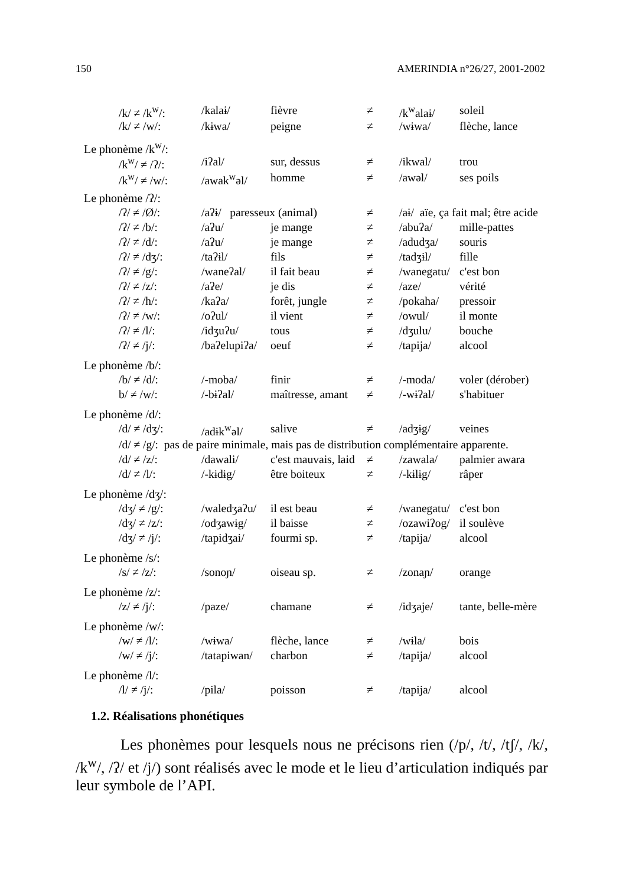150 AMERINDIA n°26/27, 2001-2002
| /k/ ≠ /k<sup>w</sup>/: | /kalaɨ/ | fièvre | ≠ | /k<sup>w</sup>alaɨ/ | soleil |
| /k/ ≠ /w/: | /kɨwa/ | peigne | ≠ | /wɨwa/ | flèche, lance |
| Le phonème /k<sup>w</sup>/: | | | | | |
| /k<sup>w</sup>/ ≠ /ʔ/: | /iʔal/ | sur, dessus | ≠ | /ikwal/ | trou |
| /k<sup>w</sup>/ ≠ /w/: | /awak<sup>w</sup>əl/ | homme | ≠ | /awəl/ | ses poils |
| Le phonème /ʔ/: | | | | | |
| /ʔ/ ≠ /Ø/: | /aʔɨ/ paresseux (animal) | | ≠ | /aɨ/ aïe, ça fait mal; être acide | |
| /ʔ/ ≠ /b/: | /aʔu/ | je mange | ≠ | /abuʔa/ | mille-pattes |
| /ʔ/ ≠ /d/: | /aʔu/ | je mange | ≠ | /adudʒa/ | souris |
| /ʔ/ ≠ /dʒ/: | /taʔɨl/ | fils | ≠ | /tadʒɨl/ | fille |
| /ʔ/ ≠ /g/: | /waneʔal/ | il fait beau | ≠ | /wanegatu/ | c'est bon |
| /ʔ/ ≠ /z/: | /aʔe/ | je dis | ≠ | /aze/ | vérité |
| /ʔ/ ≠ /h/: | /kaʔa/ | forêt, jungle | ≠ | /pokaha/ | pressoir |
| /ʔ/ ≠ /w/: | /oʔul/ | il vient | ≠ | /owul/ | il monte |
| /ʔ/ ≠ /l/: | /idʒuʔu/ | tous | ≠ | /dʒulu/ | bouche |
| /ʔ/ ≠ /j/: | /baʔelupiʔa/ | oeuf | ≠ | /tapija/ | alcool |
| Le phonème /b/: | | | | | |
| /b/ ≠ /d/: | /-moba/ | finir | ≠ | /-moda/ | voler (dérober) |
| b/ ≠ /w/: | /-bɨʔal/ | maîtresse, amant | ≠ | /-wɨʔal/ | s'habituer |
| Le phonème /d/: | | | | | |
| /d/ ≠ /dʒ/: | /adɨk<sup>w</sup>əl/ | salive | ≠ | /adʒɨg/ | veines |
| /d/ ≠ /g/: pas de paire minimale, mais pas de distribution complémentaire apparente. | | | | | |
| /d/ ≠ /z/: | /dawali/ | c'est mauvais, laid | ≠ | /zawala/ | palmier awara |
| /d/ ≠ /l/: | /-kɨdɨg/ | être boiteux | ≠ | /-kɨlɨg/ | râper |
| Le phonème /dʒ/: | | | | | |
| /dʒ/ ≠ /g/: | /waledʒaʔu/ | il est beau | ≠ | /wanegatu/ | c'est bon |
| /dʒ/ ≠ /z/: | /odʒawɨg/ | il baisse | ≠ | /ozawiʔog/ | il soulève |
| /dʒ/ ≠ /j/: | /tapidʒai/ | fourmi sp. | ≠ | /tapija/ | alcool |
| Le phonème /s/: | | | | | |
| /s/ ≠ /z/: | /sonoɲ/ | oiseau sp. | ≠ | /zonaɲ/ | orange |
| Le phonème /z/: | | | | | |
| /z/ ≠ /j/: | /paze/ | chamane | ≠ | /idʒaje/ | tante, belle-mère |
| Le phonème /w/: | | | | | |
| /w/ ≠ /l/: | /wɨwa/ | flèche, lance | ≠ | /wɨla/ | bois |
| /w/ ≠ /j/: | /tatapiwan/ | charbon | ≠ | /tapija/ | alcool |
| Le phonème /l/: | | | | | |
| /l/ ≠ /j/: | /pila/ | poisson | ≠ | /tapija/ | alcool |
1.2. Réalisations phonétiques
Les phonèmes pour lesquels nous ne précisons rien (/p/, /t/, /tʃ/, /k/, /k<sup>w</sup>/, /ʔ/ et /j/) sont réalisés avec le mode et le lieu d’articulation indiqués par leur symbole de l’API.